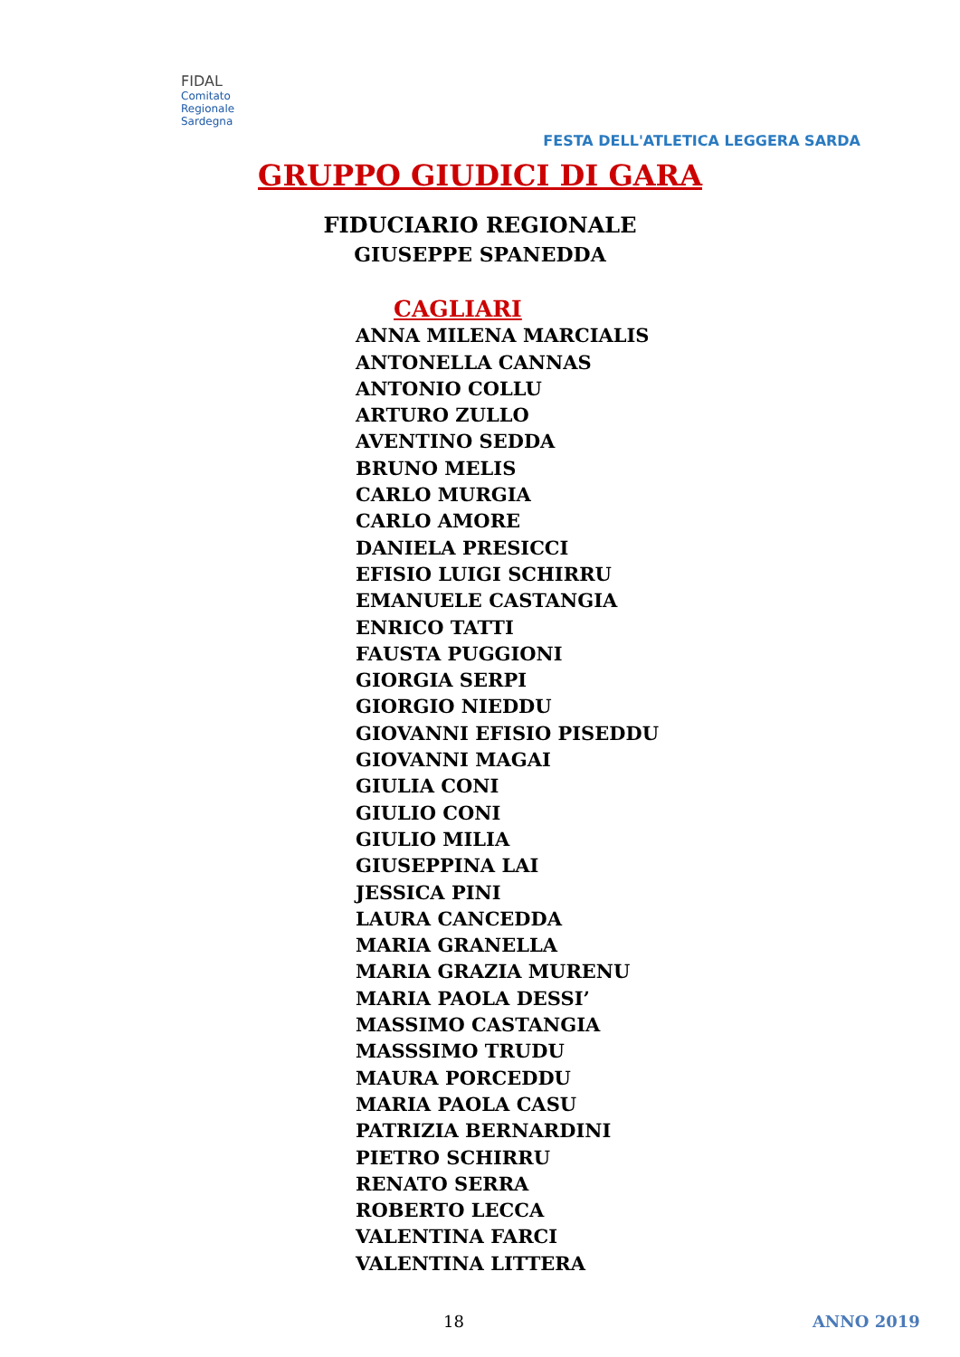FIDAL
Comitato
Regionale
Sardegna
FESTA DELL'ATLETICA LEGGERA SARDA
GRUPPO GIUDICI DI GARA
FIDUCIARIO REGIONALE
GIUSEPPE SPANEDDA
CAGLIARI
ANNA MILENA MARCIALIS
ANTONELLA CANNAS
ANTONIO COLLU
ARTURO ZULLO
AVENTINO SEDDA
BRUNO MELIS
CARLO MURGIA
CARLO AMORE
DANIELA PRESICCI
EFISIO LUIGI SCHIRRU
EMANUELE CASTANGIA
ENRICO TATTI
FAUSTA PUGGIONI
GIORGIA SERPI
GIORGIO NIEDDU
GIOVANNI EFISIO PISEDDU
GIOVANNI MAGAI
GIULIA CONI
GIULIO CONI
GIULIO MILIA
GIUSEPPINA LAI
JESSICA PINI
LAURA CANCEDDA
MARIA GRANELLA
MARIA GRAZIA MURENU
MARIA PAOLA DESSI’
MASSIMO CASTANGIA
MASSSIMO TRUDU
MAURA PORCEDDU
MARIA PAOLA CASU
PATRIZIA BERNARDINI
PIETRO SCHIRRU
RENATO SERRA
ROBERTO LECCA
VALENTINA FARCI
VALENTINA LITTERA
18 ANNO 2019